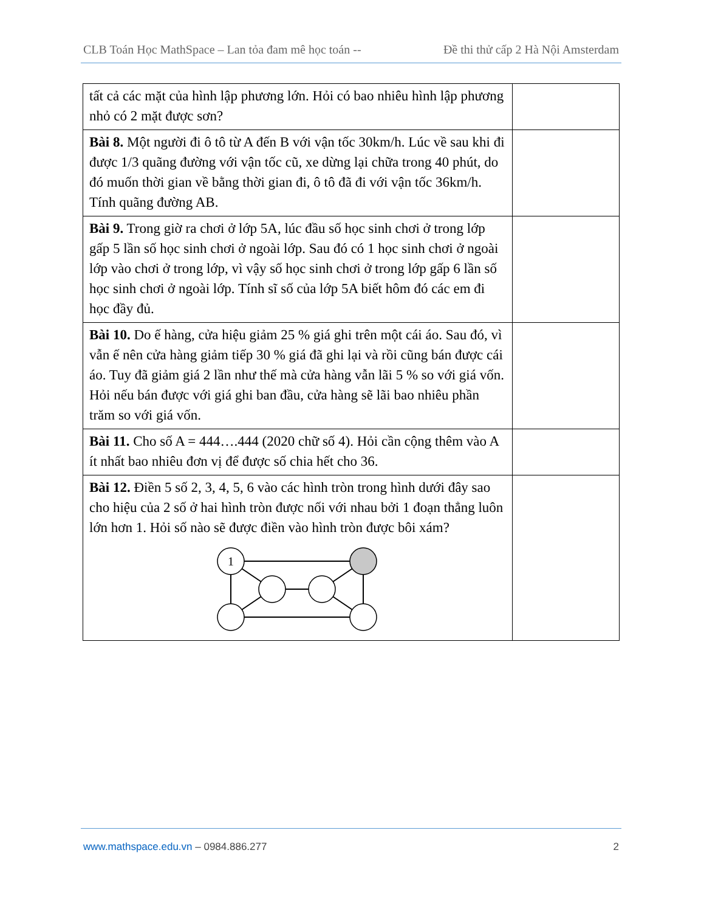CLB Toán Học MathSpace – Lan tỏa đam mê học toán -- Đề thi thử cấp 2 Hà Nội Amsterdam
| tất cả các mặt của hình lập phương lớn. Hỏi có bao nhiêu hình lập phương nhỏ có 2 mặt được sơn? | |
| Bài 8. Một người đi ô tô từ A đến B với vận tốc 30km/h. Lúc về sau khi đi được 1/3 quãng đường với vận tốc cũ, xe dừng lại chữa trong 40 phút, do đó muốn thời gian về bằng thời gian đi, ô tô đã đi với vận tốc 36km/h. Tính quãng đường AB. | |
| Bài 9. Trong giờ ra chơi ở lớp 5A, lúc đầu số học sinh chơi ở trong lớp gấp 5 lần số học sinh chơi ở ngoài lớp. Sau đó có 1 học sinh chơi ở ngoài lớp vào chơi ở trong lớp, vì vậy số học sinh chơi ở trong lớp gấp 6 lần số học sinh chơi ở ngoài lớp. Tính sĩ số của lớp 5A biết hôm đó các em đi học đầy đủ. | |
| Bài 10. Do ế hàng, cửa hiệu giảm 25 % giá ghi trên một cái áo. Sau đó, vì vẫn ế nên cửa hàng giảm tiếp 30 % giá đã ghi lại và rồi cũng bán được cái áo. Tuy đã giảm giá 2 lần như thế mà cửa hàng vẫn lãi 5 % so với giá vốn. Hỏi nếu bán được với giá ghi ban đầu, cửa hàng sẽ lãi bao nhiêu phần trăm so với giá vốn. | |
| Bài 11. Cho số A = 444….444 (2020 chữ số 4). Hỏi cần cộng thêm vào A ít nhất bao nhiêu đơn vị để được số chia hết cho 36. | |
| Bài 12. Điền 5 số 2, 3, 4, 5, 6 vào các hình tròn trong hình dưới đây sao cho hiệu của 2 số ở hai hình tròn được nối với nhau bởi 1 đoạn thẳng luôn lớn hơn 1. Hỏi số nào sẽ được điền vào hình tròn được bôi xám? 1 | |
www.mathspace.edu.vn – 0984.886.277 2